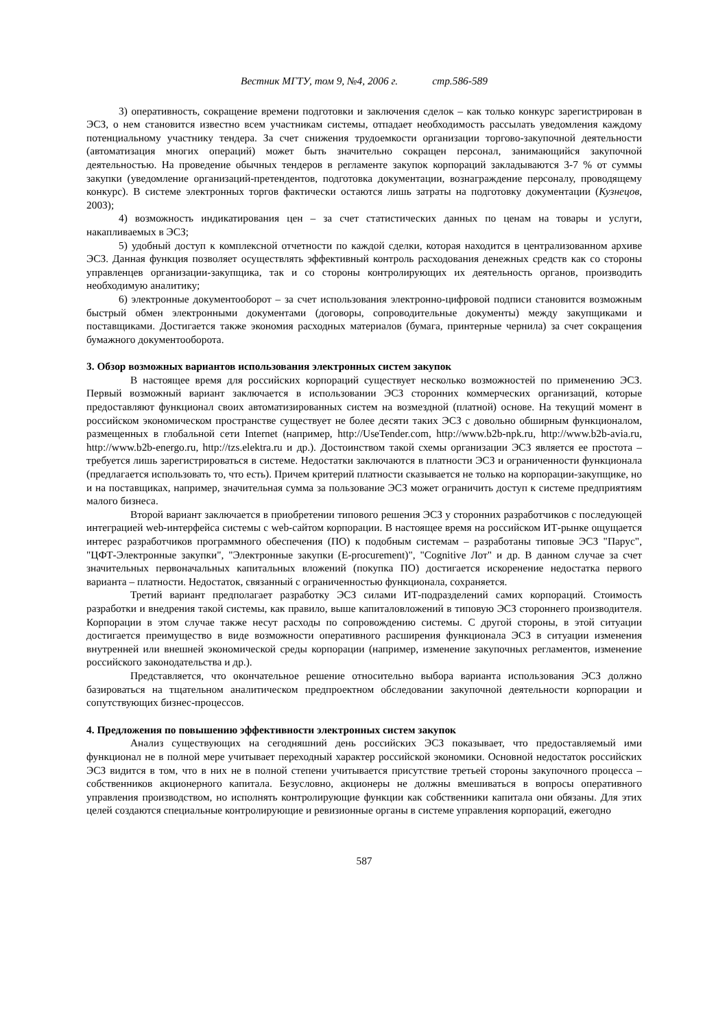Вестник МГТУ, том 9, №4, 2006 г. стр.586-589
3) оперативность, сокращение времени подготовки и заключения сделок – как только конкурс зарегистрирован в ЭСЗ, о нем становится известно всем участникам системы, отпадает необходимость рассылать уведомления каждому потенциальному участнику тендера. За счет снижения трудоемкости организации торгово-закупочной деятельности (автоматизация многих операций) может быть значительно сокращен персонал, занимающийся закупочной деятельностью. На проведение обычных тендеров в регламенте закупок корпораций закладываются 3-7 % от суммы закупки (уведомление организаций-претендентов, подготовка документации, вознаграждение персоналу, проводящему конкурс). В системе электронных торгов фактически остаются лишь затраты на подготовку документации (Кузнецов, 2003);
4) возможность индикатирования цен – за счет статистических данных по ценам на товары и услуги, накапливаемых в ЭСЗ;
5) удобный доступ к комплексной отчетности по каждой сделки, которая находится в централизованном архиве ЭСЗ. Данная функция позволяет осуществлять эффективный контроль расходования денежных средств как со стороны управленцев организации-закупщика, так и со стороны контролирующих их деятельность органов, производить необходимую аналитику;
6) электронные документооборот – за счет использования электронно-цифровой подписи становится возможным быстрый обмен электронными документами (договоры, сопроводительные документы) между закупщиками и поставщиками. Достигается также экономия расходных материалов (бумага, принтерные чернила) за счет сокращения бумажного документооборота.
3. Обзор возможных вариантов использования электронных систем закупок
В настоящее время для российских корпораций существует несколько возможностей по применению ЭСЗ. Первый возможный вариант заключается в использовании ЭСЗ сторонних коммерческих организаций, которые предоставляют функционал своих автоматизированных систем на возмездной (платной) основе. На текущий момент в российском экономическом пространстве существует не более десяти таких ЭСЗ с довольно обширным функционалом, размещенных в глобальной сети Internet (например, http://UseTender.com, http://www.b2b-npk.ru, http://www.b2b-avia.ru, http://www.b2b-energo.ru, http://tzs.elektra.ru и др.). Достоинством такой схемы организации ЭСЗ является ее простота – требуется лишь зарегистрироваться в системе. Недостатки заключаются в платности ЭСЗ и ограниченности функционала (предлагается использовать то, что есть). Причем критерий платности сказывается не только на корпорации-закупщике, но и на поставщиках, например, значительная сумма за пользование ЭСЗ может ограничить доступ к системе предприятиям малого бизнеса.
Второй вариант заключается в приобретении типового решения ЭСЗ у сторонних разработчиков с последующей интеграцией web-интерфейса системы с web-сайтом корпорации. В настоящее время на российском ИТ-рынке ощущается интерес разработчиков программного обеспечения (ПО) к подобным системам – разработаны типовые ЭСЗ "Парус", "ЦФТ-Электронные закупки", "Электронные закупки (E-procurement)", "Cognitive Лот" и др. В данном случае за счет значительных первоначальных капитальных вложений (покупка ПО) достигается искоренение недостатка первого варианта – платности. Недостаток, связанный с ограниченностью функционала, сохраняется.
Третий вариант предполагает разработку ЭСЗ силами ИТ-подразделений самих корпораций. Стоимость разработки и внедрения такой системы, как правило, выше капиталовложений в типовую ЭСЗ стороннего производителя. Корпорации в этом случае также несут расходы по сопровождению системы. С другой стороны, в этой ситуации достигается преимущество в виде возможности оперативного расширения функционала ЭСЗ в ситуации изменения внутренней или внешней экономической среды корпорации (например, изменение закупочных регламентов, изменение российского законодательства и др.).
Представляется, что окончательное решение относительно выбора варианта использования ЭСЗ должно базироваться на тщательном аналитическом предпроектном обследовании закупочной деятельности корпорации и сопутствующих бизнес-процессов.
4. Предложения по повышению эффективности электронных систем закупок
Анализ существующих на сегодняшний день российских ЭСЗ показывает, что предоставляемый ими функционал не в полной мере учитывает переходный характер российской экономики. Основной недостаток российских ЭСЗ видится в том, что в них не в полной степени учитывается присутствие третьей стороны закупочного процесса – собственников акционерного капитала. Безусловно, акционеры не должны вмешиваться в вопросы оперативного управления производством, но исполнять контролирующие функции как собственники капитала они обязаны. Для этих целей создаются специальные контролирующие и ревизионные органы в системе управления корпораций, ежегодно
587